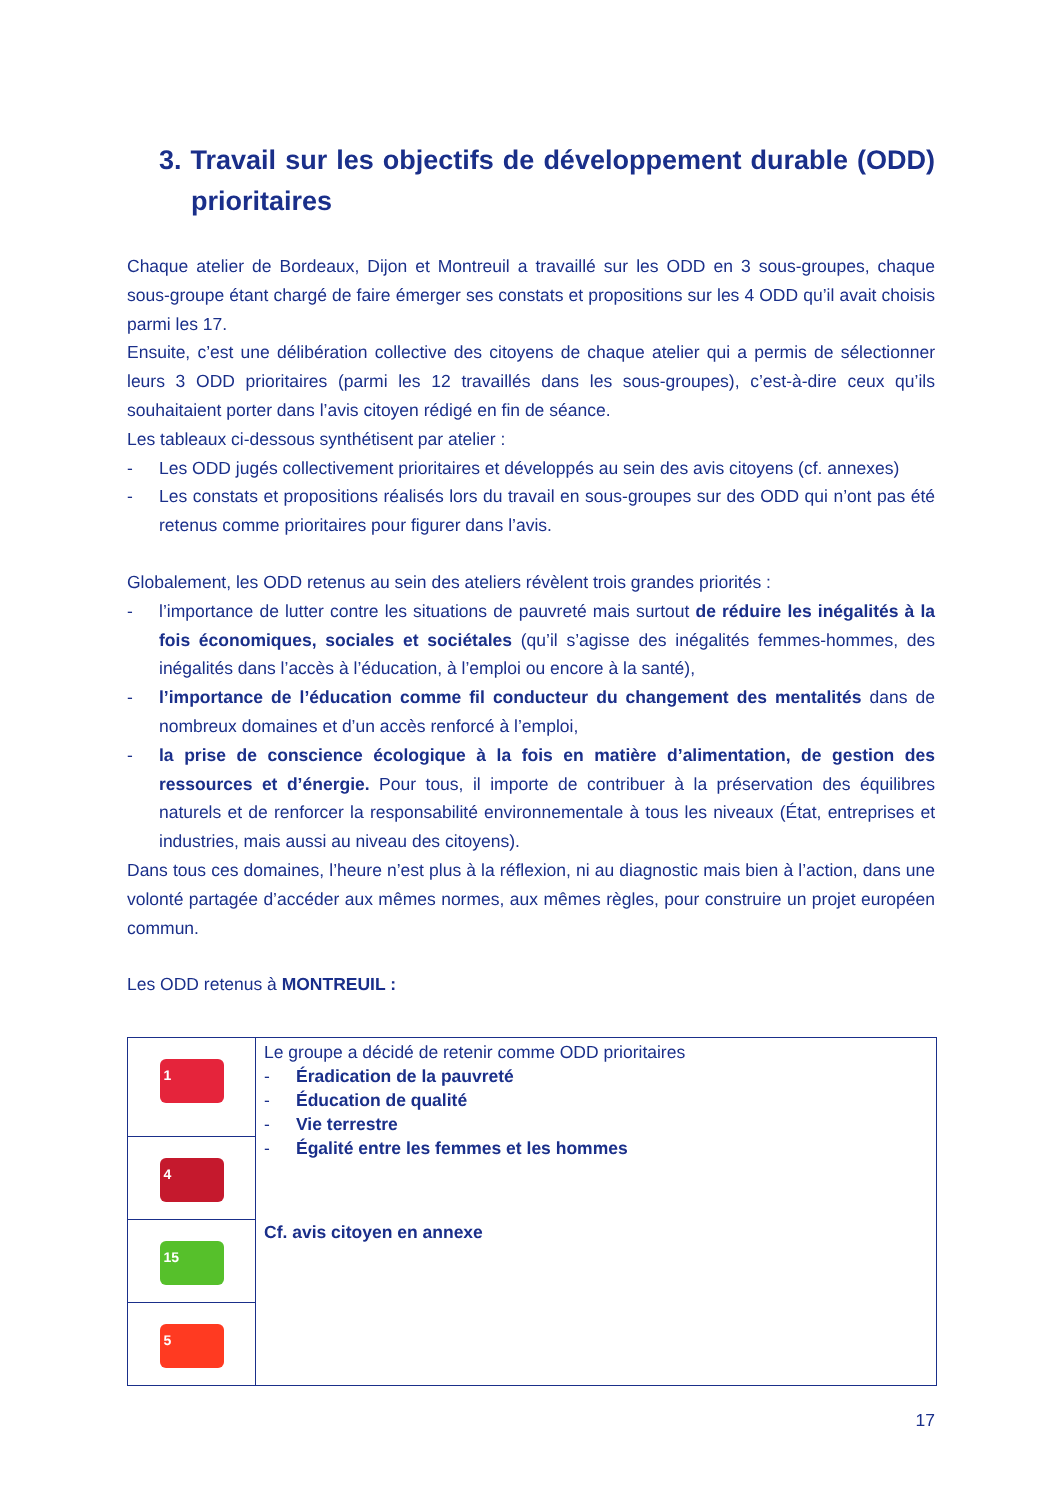3. Travail sur les objectifs de développement durable (ODD) prioritaires
Chaque atelier de Bordeaux, Dijon et Montreuil a travaillé sur les ODD en 3 sous-groupes, chaque sous-groupe étant chargé de faire émerger ses constats et propositions sur les 4 ODD qu’il avait choisis parmi les 17.
Ensuite, c’est une délibération collective des citoyens de chaque atelier qui a permis de sélectionner leurs 3 ODD prioritaires (parmi les 12 travaillés dans les sous-groupes), c’est-à-dire ceux qu’ils souhaitaient porter dans l’avis citoyen rédigé en fin de séance.
Les tableaux ci-dessous synthétisent par atelier :
- Les ODD jugés collectivement prioritaires et développés au sein des avis citoyens (cf. annexes)
- Les constats et propositions réalisés lors du travail en sous-groupes sur des ODD qui n’ont pas été retenus comme prioritaires pour figurer dans l’avis.
Globalement, les ODD retenus au sein des ateliers révèlent trois grandes priorités :
- l’importance de lutter contre les situations de pauvreté mais surtout de réduire les inégalités à la fois économiques, sociales et sociétales (qu’il s’agisse des inégalités femmes-hommes, des inégalités dans l’accès à l’éducation, à l’emploi ou encore à la santé),
- l’importance de l’éducation comme fil conducteur du changement des mentalités dans de nombreux domaines et d’un accès renforcé à l’emploi,
- la prise de conscience écologique à la fois en matière d’alimentation, de gestion des ressources et d’énergie. Pour tous, il importe de contribuer à la préservation des équilibres naturels et de renforcer la responsabilité environnementale à tous les niveaux (État, entreprises et industries, mais aussi au niveau des citoyens).
Dans tous ces domaines, l’heure n’est plus à la réflexion, ni au diagnostic mais bien à l’action, dans une volonté partagée d’accéder aux mêmes normes, aux mêmes règles, pour construire un projet européen commun.
Les ODD retenus à MONTREUIL :
| 1 | Le groupe a décidé de retenir comme ODD prioritaires - Éradication de la pauvreté - Éducation de qualité - Vie terrestre - Égalité entre les femmes et les hommes Cf. avis citoyen en annexe |
| 4 | |
| 15 | |
| 5 | |
17